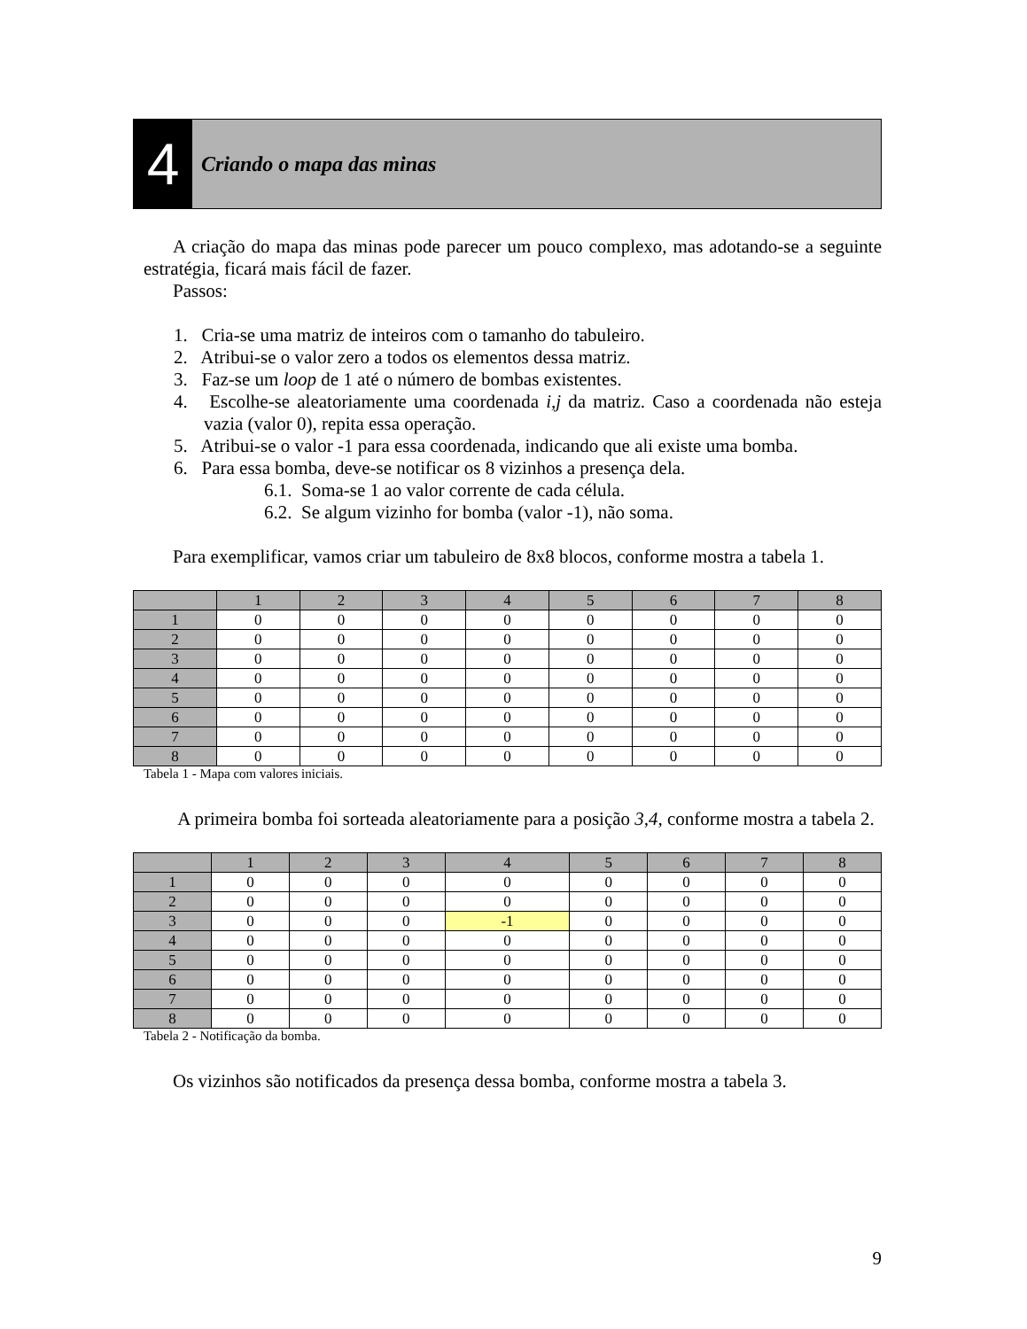4
Criando o mapa das minas
A criação do mapa das minas pode parecer um pouco complexo, mas adotando-se a seguinte estratégia, ficará mais fácil de fazer.
Passos:
1. Cria-se uma matriz de inteiros com o tamanho do tabuleiro.
2. Atribui-se o valor zero a todos os elementos dessa matriz.
3. Faz-se um loop de 1 até o número de bombas existentes.
4. Escolhe-se aleatoriamente uma coordenada i,j da matriz. Caso a coordenada não esteja vazia (valor 0), repita essa operação.
5. Atribui-se o valor -1 para essa coordenada, indicando que ali existe uma bomba.
6. Para essa bomba, deve-se notificar os 8 vizinhos a presença dela.
6.1. Soma-se 1 ao valor corrente de cada célula.
6.2. Se algum vizinho for bomba (valor -1), não soma.
Para exemplificar, vamos criar um tabuleiro de 8x8 blocos, conforme mostra a tabela 1.
| | 1 | 2 | 3 | 4 | 5 | 6 | 7 | 8 |
| --- | --- | --- | --- | --- | --- | --- | --- | --- |
| 1 | 0 | 0 | 0 | 0 | 0 | 0 | 0 | 0 |
| 2 | 0 | 0 | 0 | 0 | 0 | 0 | 0 | 0 |
| 3 | 0 | 0 | 0 | 0 | 0 | 0 | 0 | 0 |
| 4 | 0 | 0 | 0 | 0 | 0 | 0 | 0 | 0 |
| 5 | 0 | 0 | 0 | 0 | 0 | 0 | 0 | 0 |
| 6 | 0 | 0 | 0 | 0 | 0 | 0 | 0 | 0 |
| 7 | 0 | 0 | 0 | 0 | 0 | 0 | 0 | 0 |
| 8 | 0 | 0 | 0 | 0 | 0 | 0 | 0 | 0 |
Tabela 1 - Mapa com valores iniciais.
A primeira bomba foi sorteada aleatoriamente para a posição 3,4, conforme mostra a tabela 2.
| | 1 | 2 | 3 | 4 | 5 | 6 | 7 | 8 |
| --- | --- | --- | --- | --- | --- | --- | --- | --- |
| 1 | 0 | 0 | 0 | 0 | 0 | 0 | 0 | 0 |
| 2 | 0 | 0 | 0 | 0 | 0 | 0 | 0 | 0 |
| 3 | 0 | 0 | 0 | -1 | 0 | 0 | 0 | 0 |
| 4 | 0 | 0 | 0 | 0 | 0 | 0 | 0 | 0 |
| 5 | 0 | 0 | 0 | 0 | 0 | 0 | 0 | 0 |
| 6 | 0 | 0 | 0 | 0 | 0 | 0 | 0 | 0 |
| 7 | 0 | 0 | 0 | 0 | 0 | 0 | 0 | 0 |
| 8 | 0 | 0 | 0 | 0 | 0 | 0 | 0 | 0 |
Tabela 2 - Notificação da bomba.
Os vizinhos são notificados da presença dessa bomba, conforme mostra a tabela 3.
9